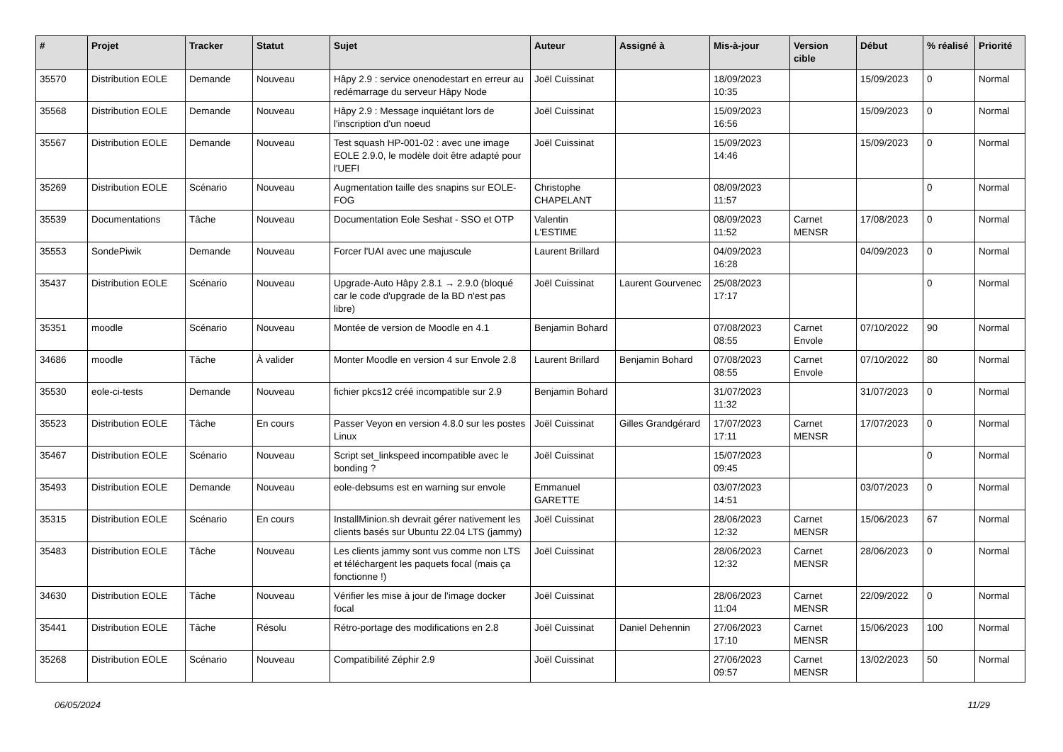| # | Projet | Tracker | Statut | Sujet | Auteur | Assigné à | Mis-à-jour | Version cible | Début | % réalisé | Priorité |
| --- | --- | --- | --- | --- | --- | --- | --- | --- | --- | --- | --- |
| 35570 | Distribution EOLE | Demande | Nouveau | Hâpy 2.9 : service onenodestart en erreur au redémarrage du serveur Hâpy Node | Joël Cuissinat | | 18/09/2023 10:35 | | 15/09/2023 | 0 | Normal |
| 35568 | Distribution EOLE | Demande | Nouveau | Hâpy 2.9 : Message inquiétant lors de l'inscription d'un noeud | Joël Cuissinat | | 15/09/2023 16:56 | | 15/09/2023 | 0 | Normal |
| 35567 | Distribution EOLE | Demande | Nouveau | Test squash HP-001-02 : avec une image EOLE 2.9.0, le modèle doit être adapté pour l'UEFI | Joël Cuissinat | | 15/09/2023 14:46 | | 15/09/2023 | 0 | Normal |
| 35269 | Distribution EOLE | Scénario | Nouveau | Augmentation taille des snapins sur EOLE-FOG | Christophe CHAPELANT | | 08/09/2023 11:57 | | | 0 | Normal |
| 35539 | Documentations | Tâche | Nouveau | Documentation Eole Seshat - SSO et OTP | Valentin L'ESTIME | | 08/09/2023 11:52 | Carnet MENSR | 17/08/2023 | 0 | Normal |
| 35553 | SondePiwik | Demande | Nouveau | Forcer l'UAI avec une majuscule | Laurent Brillard | | 04/09/2023 16:28 | | 04/09/2023 | 0 | Normal |
| 35437 | Distribution EOLE | Scénario | Nouveau | Upgrade-Auto Hâpy 2.8.1 → 2.9.0 (bloqué car le code d'upgrade de la BD n'est pas libre) | Joël Cuissinat | Laurent Gourvenec | 25/08/2023 17:17 | | | 0 | Normal |
| 35351 | moodle | Scénario | Nouveau | Montée de version de Moodle en 4.1 | Benjamin Bohard | | 07/08/2023 08:55 | Carnet Envole | 07/10/2022 | 90 | Normal |
| 34686 | moodle | Tâche | À valider | Monter Moodle en version 4 sur Envole 2.8 | Laurent Brillard | Benjamin Bohard | 07/08/2023 08:55 | Carnet Envole | 07/10/2022 | 80 | Normal |
| 35530 | eole-ci-tests | Demande | Nouveau | fichier pkcs12 créé incompatible sur 2.9 | Benjamin Bohard | | 31/07/2023 11:32 | | 31/07/2023 | 0 | Normal |
| 35523 | Distribution EOLE | Tâche | En cours | Passer Veyon en version 4.8.0 sur les postes Linux | Joël Cuissinat | Gilles Grandgérard | 17/07/2023 17:11 | Carnet MENSR | 17/07/2023 | 0 | Normal |
| 35467 | Distribution EOLE | Scénario | Nouveau | Script set_linkspeed incompatible avec le bonding ? | Joël Cuissinat | | 15/07/2023 09:45 | | | 0 | Normal |
| 35493 | Distribution EOLE | Demande | Nouveau | eole-debsums est en warning sur envole | Emmanuel GARETTE | | 03/07/2023 14:51 | | 03/07/2023 | 0 | Normal |
| 35315 | Distribution EOLE | Scénario | En cours | InstallMinion.sh devrait gérer nativement les clients basés sur Ubuntu 22.04 LTS (jammy) | Joël Cuissinat | | 28/06/2023 12:32 | Carnet MENSR | 15/06/2023 | 67 | Normal |
| 35483 | Distribution EOLE | Tâche | Nouveau | Les clients jammy sont vus comme non LTS et téléchargent les paquets focal (mais ça fonctionne !) | Joël Cuissinat | | 28/06/2023 12:32 | Carnet MENSR | 28/06/2023 | 0 | Normal |
| 34630 | Distribution EOLE | Tâche | Nouveau | Vérifier les mise à jour de l'image docker focal | Joël Cuissinat | | 28/06/2023 11:04 | Carnet MENSR | 22/09/2022 | 0 | Normal |
| 35441 | Distribution EOLE | Tâche | Résolu | Rétro-portage des modifications en 2.8 | Joël Cuissinat | Daniel Dehennin | 27/06/2023 17:10 | Carnet MENSR | 15/06/2023 | 100 | Normal |
| 35268 | Distribution EOLE | Scénario | Nouveau | Compatibilité Zéphir 2.9 | Joël Cuissinat | | 27/06/2023 09:57 | Carnet MENSR | 13/02/2023 | 50 | Normal |
06/05/2024 11/29